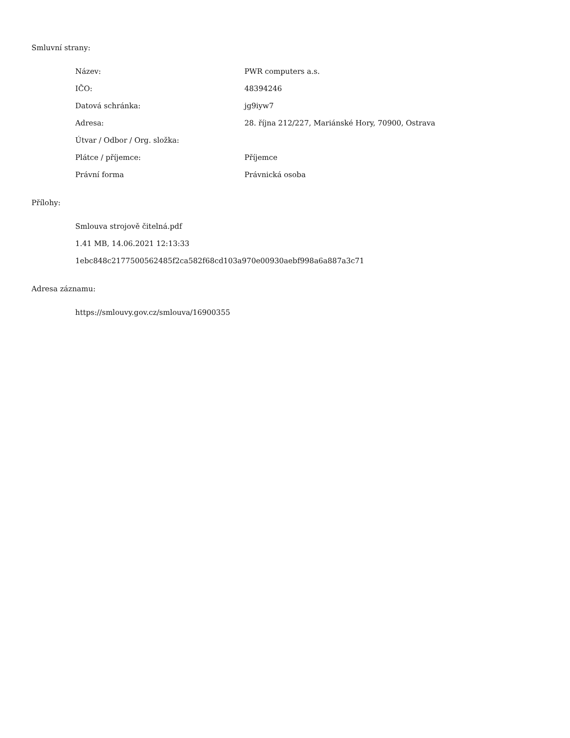Smluvní strany:
| Název: | PWR computers a.s. |
| IČO: | 48394246 |
| Datová schránka: | jg9iyw7 |
| Adresa: | 28. října 212/227, Mariánské Hory, 70900, Ostrava |
| Útvar / Odbor / Org. složka: | |
| Plátce / příjemce: | Příjemce |
| Právní forma | Právnická osoba |
Přílohy:
Smlouva strojově čitelná.pdf
1.41 MB, 14.06.2021 12:13:33
1ebc848c2177500562485f2ca582f68cd103a970e00930aebf998a6a887a3c71
Adresa záznamu:
https://smlouvy.gov.cz/smlouva/16900355